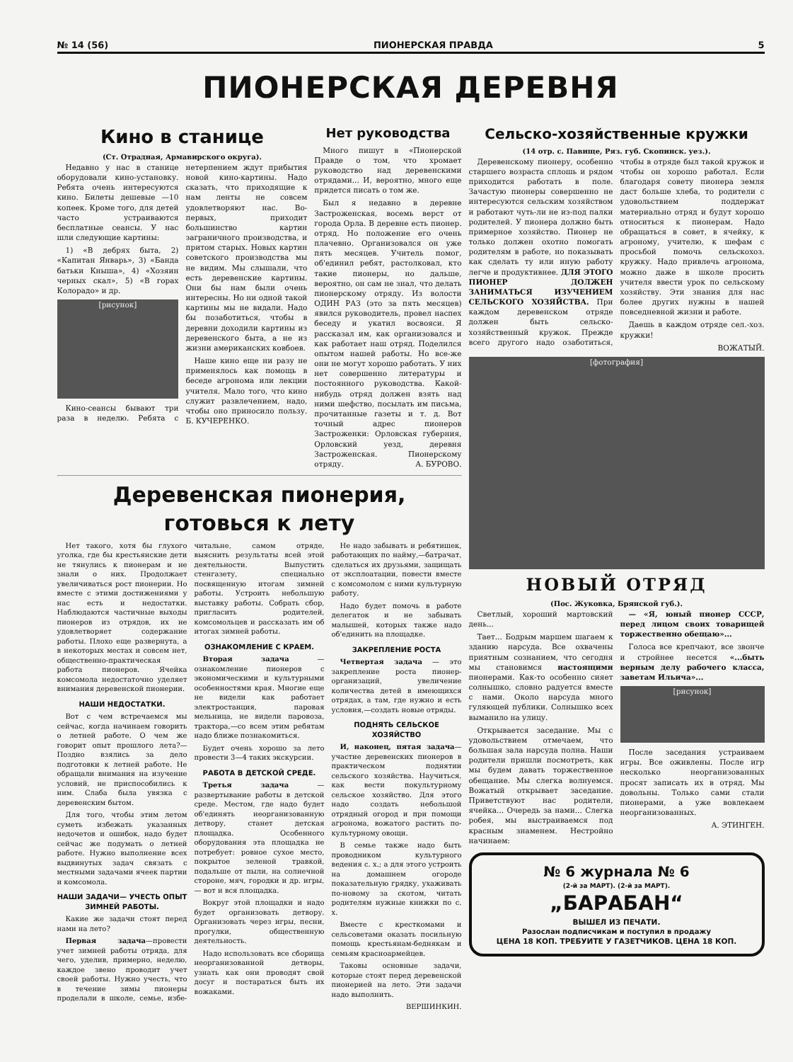№ 14 (56) ПИОНЕРСКАЯ ПРАВДА 5
ПИОНЕРСКАЯ ДЕРЕВНЯ
Кино в станице
(Ст. Отрадная, Армавирского округа).
Недавно у нас в станице оборудовали кино-установку. Ребята очень интересуются кино. Билеты дешевые —10 копеек. Кроме того, для детей часто устраиваются бесплатные сеансы. У нас шли следующие картины:
1) «В дебрях быта, 2) «Капитан Январь», 3) «Банда батьки Кныша», 4) «Хозяин черных скал», 5) «В горах Колорадо» и др.
[рисунок]
Кино-сеансы бывают три раза в неделю. Ребята с нетерпением ждут прибытия новой кино-картины. Надо сказать, что приходящие к нам ленты не совсем удовлетворяют нас. Во-первых, приходит большинство картин заграничного производства, и притом старых. Новых картин советского производства мы не видим. Мы слышали, что есть деревенские картины. Они бы нам были очень интересны. Но ни одной такой картины мы не видали. Надо бы позаботиться, чтобы в деревни доходили картины из деревенского быта, а не из жизни американских ковбоев.
Наше кино еще ни разу не применялось как помощь в беседе агронома или лекции учителя. Мало того, что кино служит развлечением, надо, чтобы оно приносило пользу. Б. КУЧЕРЕНКО.
Нет руководства
Много пишут в «Пионерской Правде о том, что хромает руководство над деревенскими отрядами... И, вероятно, много еще придется писать о том же.
Был я недавно в деревне Застроженская, восемь верст от города Орла. В деревне есть пионер. отряд. Но положение его очень плачевно. Организовался он уже пять месяцев. Учитель помог, об'единил ребят, растолковал, кто такие пионеры, но дальше, вероятно, он сам не знал, что делать пионерскому отряду. Из волости ОДИН РАЗ (это за пять месяцев) явился руководитель, провел наспех беседу и укатил восвояси. Я рассказал им, как организовался и как работает наш отряд. Поделился опытом нашей работы. Но все-же они не могут хорошо работать. У них нет совершенно литературы и постоянного руководства. Какой-нибудь отряд должен взять над ними шефство, посылать им письма, прочитанные газеты и т. д. Вот точный адрес пионеров Застроженки: Орловская губерния, Орловский уезд, деревня Застроженская. Пионерскому отряду. А. БУРОВО.
Деревенская пионерия, готовься к лету
Нет такого, хотя бы глухого уголка, где бы крестьянские дети не тянулись к пионерам и не знали о них. Продолжает увеличиваться рост пионерии. Но вместе с этими достижениями у нас есть и недостатки. Наблюдаются частичные выходы пионеров из отрядов, их не удовлетворяет содержание работы. Плохо еще развернута, а в некоторых местах и совсем нет, общественно-практическая работа пионеров. Ячейка комсомола недостаточно уделяет внимания деревенской пионерии.
НАШИ НЕДОСТАТКИ.
Вот с чем встречаемся мы сейчас, когда начинаем говорить о летней работе. О чем же говорит опыт прошлого лета?—Поздно взялись за дело подготовки к летней работе. Не обращали внимания на изучение условий, не приспособились к ним. Слаба была увязка с деревенским бытом.
Для того, чтобы этим летом суметь избежать указанных недочетов и ошибок, надо будет сейчас же подумать о летней работе. Нужно выполнение всех выдвинутых задач связать с местными задачами ячеек партии и комсомола.
НАШИ ЗАДАЧИ— УЧЕСТЬ ОПЫТ ЗИМНЕЙ РАБОТЫ.
Какие же задачи стоят перед нами на лето?
Первая задача—провести учет зимней работы отряда, для чего, уделив, примерно, неделю, каждое звено проводит учет своей работы. Нужно учесть, что в течение зимы пионеры проделали в школе, семье, избе-читальне, самом отряде, выяснить результаты всей этой деятельности. Выпустить стенгазету, специально посвященную итогам зимней работы. Устроить небольшую выставку работы. Собрать сбор, пригласить родителей, комсомольцев и рассказать им об итогах зимней работы.
ОЗНАКОМЛЕНИЕ С КРАЕМ.
Вторая задача — ознакомление пионеров с экономическими и культурными особенностями края. Многие еще не видели как работает электростанция, паровая мельница, не видели паровоза, трактора,—со всем этим ребятам надо ближе познакомиться.
Будет очень хорошо за лето провести 3—4 таких экскурсии.
РАБОТА В ДЕТСКОЙ СРЕДЕ.
Третья задача — развертывание работы в детской среде. Местом, где надо будет об'единять неорганизованную детвору, станет детская площадка. Особенного оборудования эта площадка не потребует: ровное сухое место, покрытое зеленой травкой, подальше от пыли, на солнечной стороне, мяч, городки и др. игры, — вот и вся площадка.
Вокруг этой площадки и надо будет организовать детвору. Организовать через игры, песни, прогулки, общественную деятельность.
Надо использовать все сборища неорганизованной детворы, узнать как они проводят свой досуг и постараться быть их вожаками.
Не надо забывать и ребятишек, работающих по найму,—батрачат, сделаться их друзьями, защищать от эксплоатации, повести вместе с комсомолом с ними культурную работу.
Надо будет помочь в работе делегаток и не забывать малышей, которых также надо об'единить на площадке.
ЗАКРЕПЛЕНИЕ РОСТА
Четвертая задача — это закрепление роста пионер-организаций, увеличение количества детей в имеющихся отрядах, а там, где нужно и есть условия,—создать новые отряды.
ПОДНЯТЬ СЕЛЬСКОЕ ХОЗЯЙСТВО
И, наконец, пятая задача—участие деревенских пионеров в практическом поднятии сельского хозяйства. Научиться, как вести покультурному сельское хозяйство. Для этого надо создать небольшой отрядный огород и при помощи агронома, вожатого растить по-культурному овощи.
В семье также надо быть проводником культурного ведения с. х.; а для этого устроить на домашнем огороде показательную грядку, ухаживать по-новому за скотом, читать родителям нужные книжки по с. х.
Вместе с кресткомами и сельсоветами оказать посильную помощь крестьянам-беднякам и семьям красноармейцев.
Таковы основные задачи, которые стоят перед деревенской пионерией на лето. Эти задачи надо выполнить.
ВЕРШИНКИН.
Сельско-хозяйственные кружки
(14 отр. с. Павище, Ряз. губ. Скопинск. уез.).
Деревенскому пионеру, особенно старшего возраста сплошь и рядом приходится работать в поле. Зачастую пионеры совершенно не интересуются сельским хозяйством и работают чуть-ли не из-под палки родителей. У пионера должно быть примерное хозяйство. Пионер не только должен охотно помогать родителям в работе, но показывать как сделать ту или иную работу легче и продуктивнее. ДЛЯ ЭТОГО ПИОНЕР ДОЛЖЕН ЗАНИМАТЬСЯ ИЗУЧЕНИЕМ СЕЛЬСКОГО ХОЗЯЙСТВА. При каждом деревенском отряде должен быть сельско-хозяйственный кружок. Прежде всего другого надо озаботиться, чтобы в отряде был такой кружок и чтобы он хорошо работал. Если благодаря совету пионера земля даст больше хлеба, то родители с удовольствием поддержат материально отряд и будут хорошо относиться к пионерам. Надо обращаться в совет, в ячейку, к агроному, учителю, к шефам с просьбой помочь сельскохоз. кружку. Надо привлечь агронома, можно даже в школе просить учителя ввести урок по сельскому хозяйству. Эти знания для нас более других нужны в нашей повседневной жизни и работе.
Даешь в каждом отряде сел.-хоз. кружки!
ВОЖАТЫЙ.
[фотография]
НОВЫЙ ОТРЯД
(Пос. Жуковка, Брянской губ.).
Светлый, хороший мартовский день...
Тает... Бодрым маршем шагаем к зданию нарсуда. Все охвачены приятным сознанием, что сегодня мы становимся настоящими пионерами. Как-то особенно сияет солнышко, словно радуется вместе с нами. Около нарсуда много гуляющей публики. Солнышко всех выманило на улицу.
Открывается заседание. Мы с удовольствием отмечаем, что большая зала нарсуда полна. Наши родители пришли посмотреть, как мы будем давать торжественное обещание. Мы слегка волнуемся. Вожатый открывает заседание. Приветствуют нас родители, ячейка... Очередь за нами... Слегка робея, мы выстраиваемся под красным знаменем. Нестройно начинаем:
— «Я, юный пионер СССР, перед лицом своих товарищей торжественно обещаю»...
Голоса все крепчают, все звонче и стройнее несется «...быть верным делу рабочего класса, заветам Ильича»...
[рисунок]
После заседания устраиваем игры. Все оживлены. После игр несколько неорганизованных просят записать их в отряд. Мы довольны. Только сами стали пионерами, а уже вовлекаем неорганизованных.
А. ЭТИНГЕН.
№ 6 журнала № 6
(2-й за МАРТ). (2-й за МАРТ).
„БАРАБАН“
ВЫШЕЛ ИЗ ПЕЧАТИ.
Разослан подписчикам и поступил в продажу
ЦЕНА 18 КОП. ТРЕБУИТЕ У ГАЗЕТЧИКОВ. ЦЕНА 18 КОП.